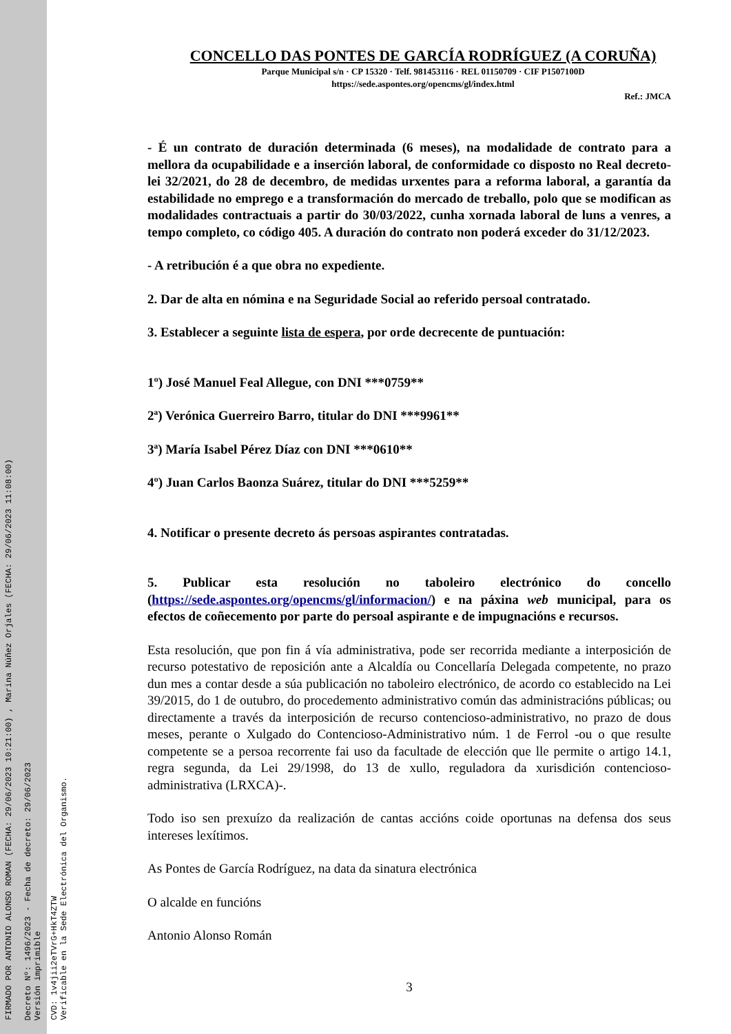FIRMADO POR ANTONIO ALONSO ROMAN (FECHA: 29/06/2023 10:21:00) , Marina Núñez Orjales (FECHA: 29/06/2023 11:08:00)
Decreto Nº: 1496/2023 - Fecha de decreto: 29/06/2023
Versión imprimible
CVD: 1v4jii2eTVrG+HkT4ZTW
Verificable en la Sede Electrónica del Organismo.
CONCELLO DAS PONTES DE GARCÍA RODRÍGUEZ (A CORUÑA)
Parque Municipal s/n · CP 15320 · Telf. 981453116 · REL 01150709 · CIF P1507100D
https://sede.aspontes.org/opencms/gl/index.html
Ref.: JMCA
- É un contrato de duración determinada (6 meses), na modalidade de contrato para a mellora da ocupabilidade e a inserción laboral, de conformidade co disposto no Real decreto-lei 32/2021, do 28 de decembro, de medidas urxentes para a reforma laboral, a garantía da estabilidade no emprego e a transformación do mercado de treballo, polo que se modifican as modalidades contractuais a partir do 30/03/2022, cunha xornada laboral de luns a venres, a tempo completo, co código 405. A duración do contrato non poderá exceder do 31/12/2023.
- A retribución é a que obra no expediente.
2. Dar de alta en nómina e na Seguridade Social ao referido persoal contratado.
3. Establecer a seguinte lista de espera, por orde decrecente de puntuación:
1º) José Manuel Feal Allegue, con DNI ***0759**
2ª) Verónica Guerreiro Barro, titular do DNI ***9961**
3ª) María Isabel Pérez Díaz con DNI ***0610**
4º) Juan Carlos Baonza Suárez, titular do DNI ***5259**
4. Notificar o presente decreto ás persoas aspirantes contratadas.
5. Publicar esta resolución no taboleiro electrónico do concello (https://sede.aspontes.org/opencms/gl/informacion/) e na páxina web municipal, para os efectos de coñecemento por parte do persoal aspirante e de impugnacións e recursos.
Esta resolución, que pon fin á vía administrativa, pode ser recorrida mediante a interposición de recurso potestativo de reposición ante a Alcaldía ou Concellaría Delegada competente, no prazo dun mes a contar desde a súa publicación no taboleiro electrónico, de acordo co establecido na Lei 39/2015, do 1 de outubro, do procedemento administrativo común das administracións públicas; ou directamente a través da interposición de recurso contencioso-administrativo, no prazo de dous meses, perante o Xulgado do Contencioso-Administrativo núm. 1 de Ferrol -ou o que resulte competente se a persoa recorrente fai uso da facultade de elección que lle permite o artigo 14.1, regra segunda, da Lei 29/1998, do 13 de xullo, reguladora da xurisdición contencioso-administrativa (LRXCA)-.
Todo iso sen prexuízo da realización de cantas accións coide oportunas na defensa dos seus intereses lexítimos.
As Pontes de García Rodríguez, na data da sinatura electrónica
O alcalde en funcións
Antonio Alonso Román
3